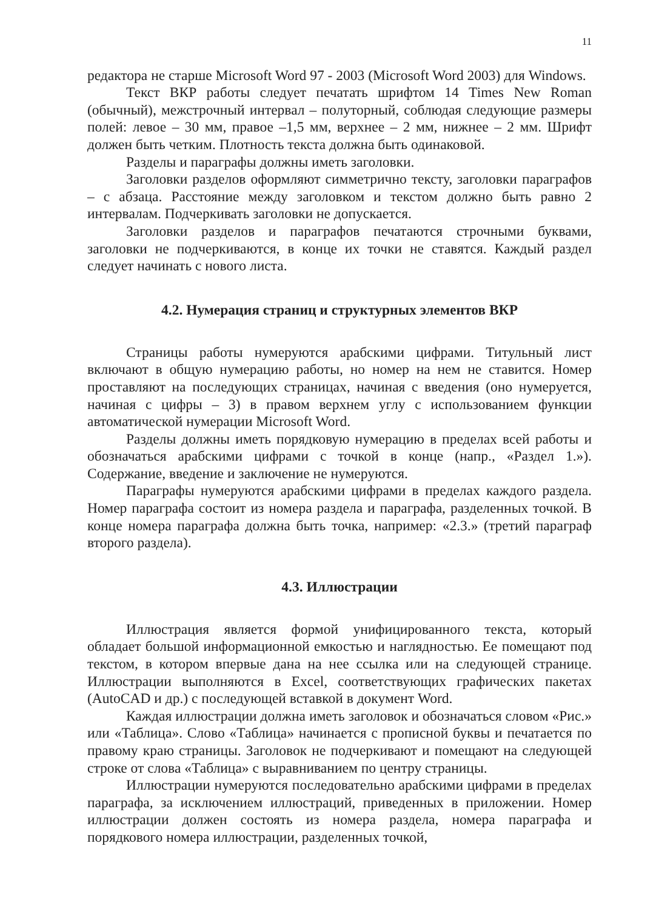11
редактора не старше Microsoft Word 97 - 2003 (Microsoft Word 2003) для Windows.
Текст ВКР работы следует печатать шрифтом 14 Times New Roman (обычный), межстрочный интервал – полуторный, соблюдая следующие размеры полей: левое – 30 мм, правое –1,5 мм, верхнее – 2 мм, нижнее – 2 мм. Шрифт должен быть четким. Плотность текста должна быть одинаковой.
Разделы и параграфы должны иметь заголовки.
Заголовки разделов оформляют симметрично тексту, заголовки параграфов – с абзаца. Расстояние между заголовком и текстом должно быть равно 2 интервалам. Подчеркивать заголовки не допускается.
Заголовки разделов и параграфов печатаются строчными буквами, заголовки не подчеркиваются, в конце их точки не ставятся. Каждый раздел следует начинать с нового листа.
4.2. Нумерация страниц и структурных элементов ВКР
Страницы работы нумеруются арабскими цифрами. Титульный лист включают в общую нумерацию работы, но номер на нем не ставится. Номер проставляют на последующих страницах, начиная с введения (оно нумеруется, начиная с цифры – 3) в правом верхнем углу с использованием функции автоматической нумерации Microsoft Word.
Разделы должны иметь порядковую нумерацию в пределах всей работы и обозначаться арабскими цифрами с точкой в конце (напр., «Раздел 1.»). Содержание, введение и заключение не нумеруются.
Параграфы нумеруются арабскими цифрами в пределах каждого раздела. Номер параграфа состоит из номера раздела и параграфа, разделенных точкой. В конце номера параграфа должна быть точка, например: «2.3.» (третий параграф второго раздела).
4.3. Иллюстрации
Иллюстрация является формой унифицированного текста, который обладает большой информационной емкостью и наглядностью. Ее помещают под текстом, в котором впервые дана на нее ссылка или на следующей странице. Иллюстрации выполняются в Excel, соответствующих графических пакетах (AutoCAD и др.) с последующей вставкой в документ Word.
Каждая иллюстрации должна иметь заголовок и обозначаться словом «Рис.» или «Таблица». Слово «Таблица» начинается с прописной буквы и печатается по правому краю страницы. Заголовок не подчеркивают и помещают на следующей строке от слова «Таблица» с выравниванием по центру страницы.
Иллюстрации нумеруются последовательно арабскими цифрами в пределах параграфа, за исключением иллюстраций, приведенных в приложении. Номер иллюстрации должен состоять из номера раздела, номера параграфа и порядкового номера иллюстрации, разделенных точкой,